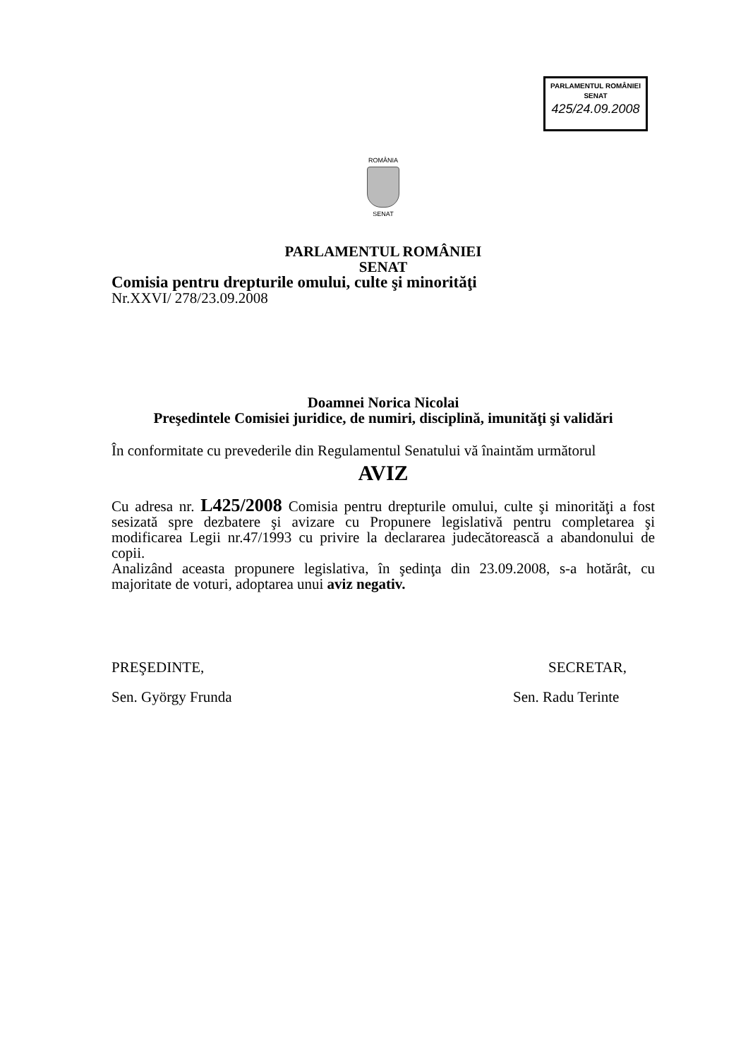PARLAMENTUL ROMÂNIEI
SENAT
425/24.09.2008
ROMÂNIA
SENAT
PARLAMENTUL ROMÂNIEI
SENAT
Comisia pentru drepturile omului, culte şi minorităţi
Nr.XXVI/ 278/23.09.2008
Doamnei Norica Nicolai
Preşedintele Comisiei juridice, de numiri, disciplină, imunităţi şi validări
În conformitate cu prevederile din Regulamentul Senatului vă înaintăm următorul
AVIZ
Cu adresa nr. L425/2008 Comisia pentru drepturile omului, culte şi minorităţi a fost sesizată spre dezbatere şi avizare cu Propunere legislativă pentru completarea şi modificarea Legii nr.47/1993 cu privire la declararea judecătorească a abandonului de copii.
Analizând aceasta propunere legislativa, în şedinţa din 23.09.2008, s-a hotărât, cu majoritate de voturi, adoptarea unui aviz negativ.
PREŞEDINTE,
Sen. György Frunda
SECRETAR,
Sen. Radu Terinte